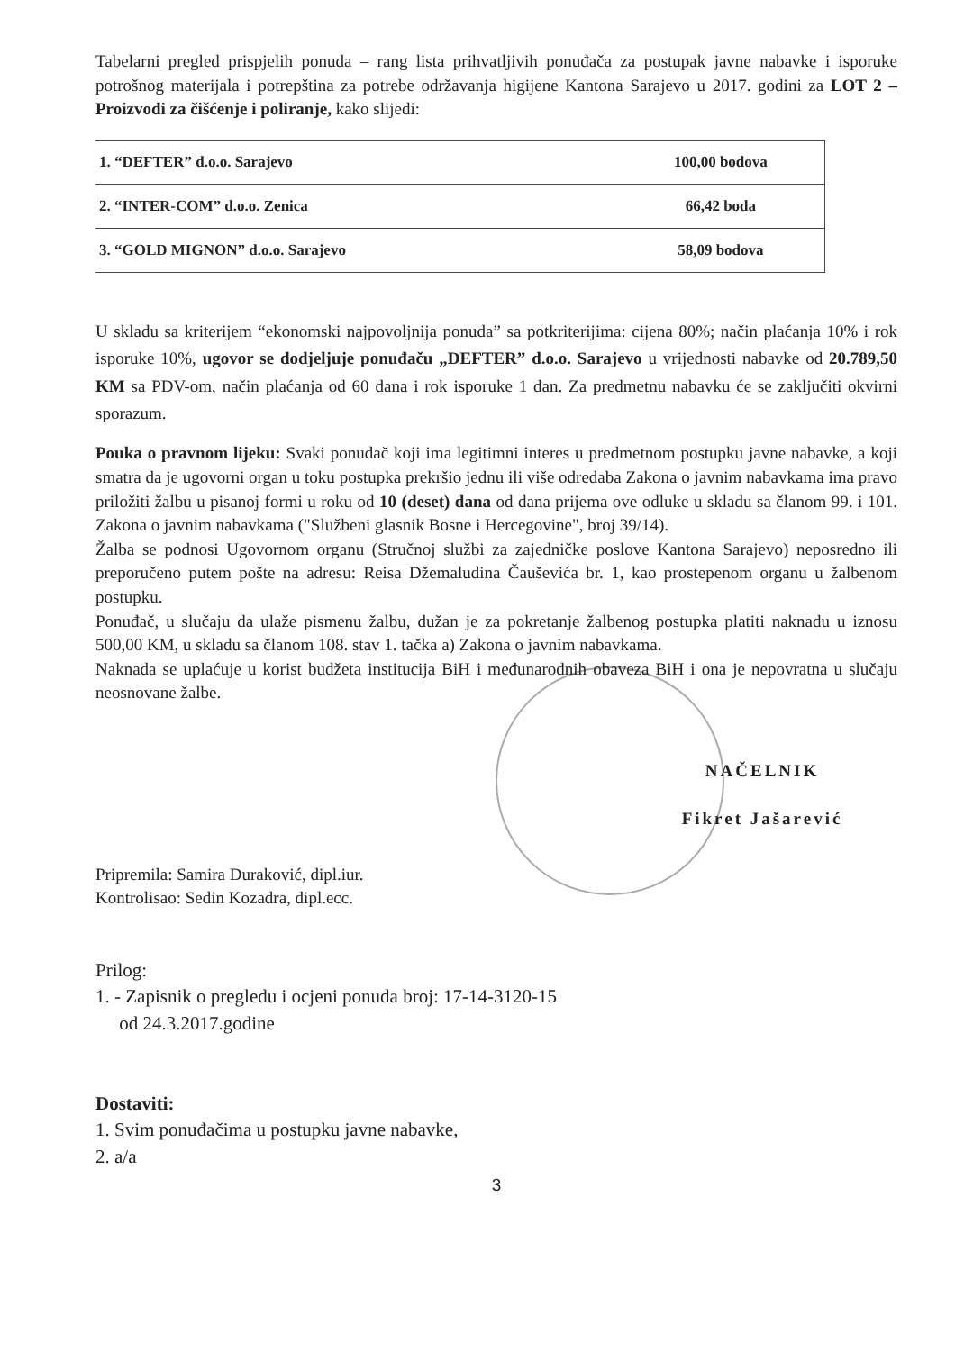Tabelarni pregled prispjelih ponuda – rang lista prihvatljivih ponuđača za postupak javne nabavke i isporuke potrošnog materijala i potrepština za potrebe održavanja higijene Kantona Sarajevo u 2017. godini za LOT 2 – Proizvodi za čišćenje i poliranje, kako slijedi:
| 1. “DEFTER” d.o.o. Sarajevo | 100,00 bodova |
| 2. “INTER-COM” d.o.o. Zenica | 66,42 boda |
| 3. “GOLD MIGNON” d.o.o. Sarajevo | 58,09 bodova |
U skladu sa kriterijem “ekonomski najpovoljnija ponuda” sa potkriterijima: cijena 80%; način plaćanja 10% i rok isporuke 10%, ugovor se dodjeljuje ponuđaču „DEFTER” d.o.o. Sarajevo u vrijednosti nabavke od 20.789,50 KM sa PDV-om, način plaćanja od 60 dana i rok isporuke 1 dan. Za predmetnu nabavku će se zaključiti okvirni sporazum.
Pouka o pravnom lijeku: Svaki ponuđač koji ima legitimni interes u predmetnom postupku javne nabavke, a koji smatra da je ugovorni organ u toku postupka prekršio jednu ili više odredaba Zakona o javnim nabavkama ima pravo priložiti žalbu u pisanoj formi u roku od 10 (deset) dana od dana prijema ove odluke u skladu sa članom 99. i 101. Zakona o javnim nabavkama ("Službeni glasnik Bosne i Hercegovine", broj 39/14).
Žalba se podnosi Ugovornom organu (Stručnoj službi za zajedničke poslove Kantona Sarajevo) neposredno ili preporučeno putem pošte na adresu: Reisa Džemaludina Čauševića br. 1, kao prostepenom organu u žalbenom postupku.
Ponuđač, u slučaju da ulaže pismenu žalbu, dužan je za pokretanje žalbenog postupka platiti naknadu u iznosu 500,00 KM, u skladu sa članom 108. stav 1. tačka a) Zakona o javnim nabavkama.
Naknada se uplaćuje u korist budžeta institucija BiH i međunarodnih obaveza BiH i ona je nepovratna u slučaju neosnovane žalbe.
Pripremila: Samira Duraković, dipl.iur.
Kontrolisao: Sedin Kozadra, dipl.ecc.
NAČELNIK
Fikret Jašarević
Prilog:
1. - Zapisnik o pregledu i ocjeni ponuda broj: 17-14-3120-15
od 24.3.2017.godine
Dostaviti:
1. Svim ponuđačima u postupku javne nabavke,
2. a/a
3